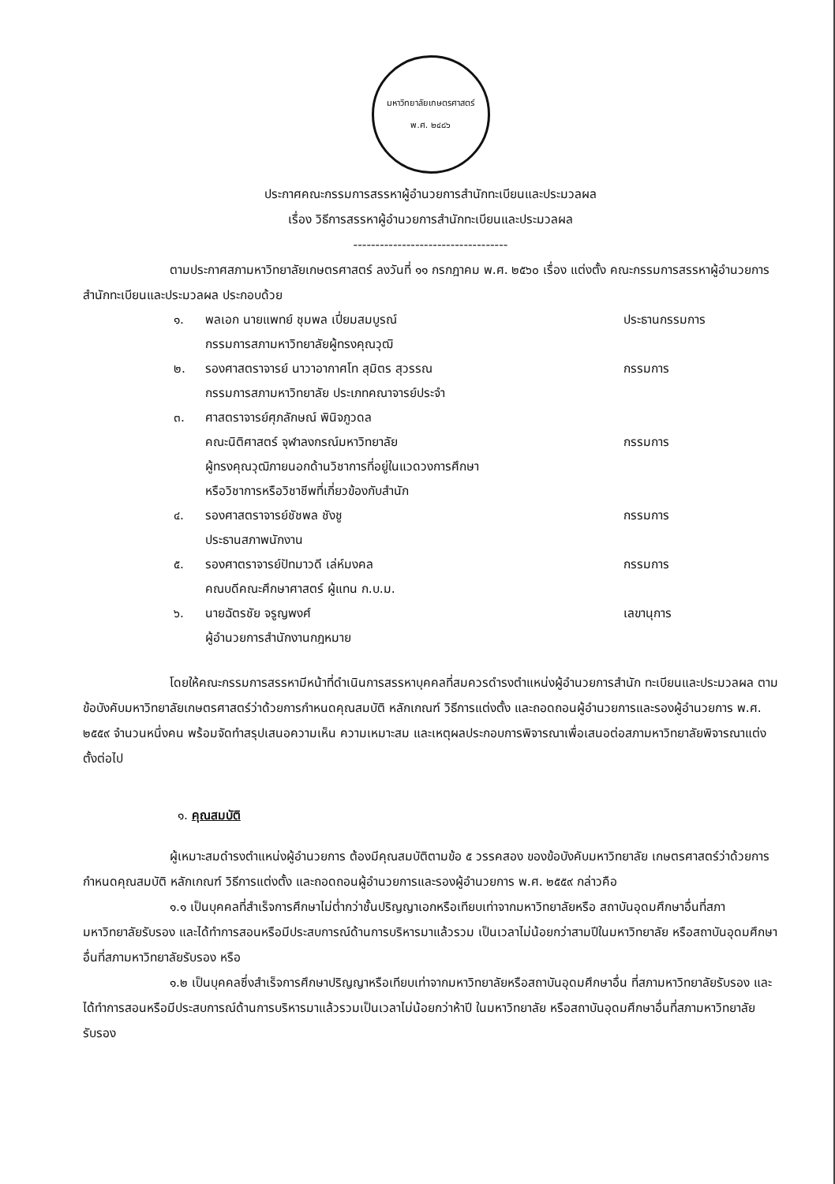มหาวิทยาลัยเกษตรศาสตร์
พ.ศ. ๒๔๘๖
ประกาศคณะกรรมการสรรหาผู้อำนวยการสำนักทะเบียนและประมวลผล
เรื่อง วิธีการสรรหาผู้อำนวยการสำนักทะเบียนและประมวลผล
-----------------------------------
ตามประกาศสภามหาวิทยาลัยเกษตรศาสตร์ ลงวันที่ ๑๑ กรกฎาคม พ.ศ. ๒๕๖๐ เรื่อง แต่งตั้ง คณะกรรมการสรรหาผู้อำนวยการสำนักทะเบียนและประมวลผล ประกอบด้วย
| ๑. | พลเอก นายแพทย์ ชุมพล เปี่ยมสมบูรณ์ กรรมการสภามหาวิทยาลัยผู้ทรงคุณวุฒิ | ประธานกรรมการ |
| ๒. | รองศาสตราจารย์ นาวาอากาศโท สุมิตร สุวรรณ กรรมการสภามหาวิทยาลัย ประเภทคณาจารย์ประจำ | กรรมการ |
| ๓. | ศาสตราจารย์ศุภลักษณ์ พินิจภูวดล คณะนิติศาสตร์ จุฬาลงกรณ์มหาวิทยาลัย ผู้ทรงคุณวุฒิภายนอกด้านวิชาการที่อยู่ในแวดวงการศึกษา หรือวิชาการหรือวิชาชีพที่เกี่ยวข้องกับสำนัก | กรรมการ |
| ๔. | รองศาสตราจารย์ชัชพล ชังชู ประธานสภาพนักงาน | กรรมการ |
| ๕. | รองศาตราจารย์ปัทมาวดี เล่ห์มงคล คณบดีคณะศึกษาศาสตร์ ผู้แทน ก.บ.ม. | กรรมการ |
| ๖. | นายฉัตรชัย จรูญพงศ์ ผู้อำนวยการสำนักงานกฎหมาย | เลขานุการ |
โดยให้คณะกรรมการสรรหามีหน้าที่ดำเนินการสรรหาบุคคลที่สมควรดำรงตำแหน่งผู้อำนวยการสำนัก ทะเบียนและประมวลผล ตามข้อบังคับมหาวิทยาลัยเกษตรศาสตร์ว่าด้วยการกำหนดคุณสมบัติ หลักเกณฑ์ วิธีการแต่งตั้ง และถอดถอนผู้อำนวยการและรองผู้อำนวยการ พ.ศ. ๒๕๕๙ จำนวนหนึ่งคน พร้อมจัดทำสรุปเสนอความเห็น ความเหมาะสม และเหตุผลประกอบการพิจารณาเพื่อเสนอต่อสภามหาวิทยาลัยพิจารณาแต่งตั้งต่อไป
๑. คุณสมบัติ
ผู้เหมาะสมดำรงตำแหน่งผู้อำนวยการ ต้องมีคุณสมบัติตามข้อ ๕ วรรคสอง ของข้อบังคับมหาวิทยาลัย เกษตรศาสตร์ว่าด้วยการกำหนดคุณสมบัติ หลักเกณฑ์ วิธีการแต่งตั้ง และถอดถอนผู้อำนวยการและรองผู้อำนวยการ พ.ศ. ๒๕๕๙ กล่าวคือ
๑.๑ เป็นบุคคลที่สำเร็จการศึกษาไม่ต่ำกว่าชั้นปริญญาเอกหรือเทียบเท่าจากมหาวิทยาลัยหรือ สถาบันอุดมศึกษาอื่นที่สภามหาวิทยาลัยรับรอง และได้ทำการสอนหรือมีประสบการณ์ด้านการบริหารมาแล้วรวม เป็นเวลาไม่น้อยกว่าสามปีในมหาวิทยาลัย หรือสถาบันอุดมศึกษาอื่นที่สภามหาวิทยาลัยรับรอง หรือ
๑.๒ เป็นบุคคลซึ่งสำเร็จการศึกษาปริญญาหรือเทียบเท่าจากมหาวิทยาลัยหรือสถาบันอุดมศึกษาอื่น ที่สภามหาวิทยาลัยรับรอง และได้ทำการสอนหรือมีประสบการณ์ด้านการบริหารมาแล้วรวมเป็นเวลาไม่น้อยกว่าห้าปี ในมหาวิทยาลัย หรือสถาบันอุดมศึกษาอื่นที่สภามหาวิทยาลัยรับรอง